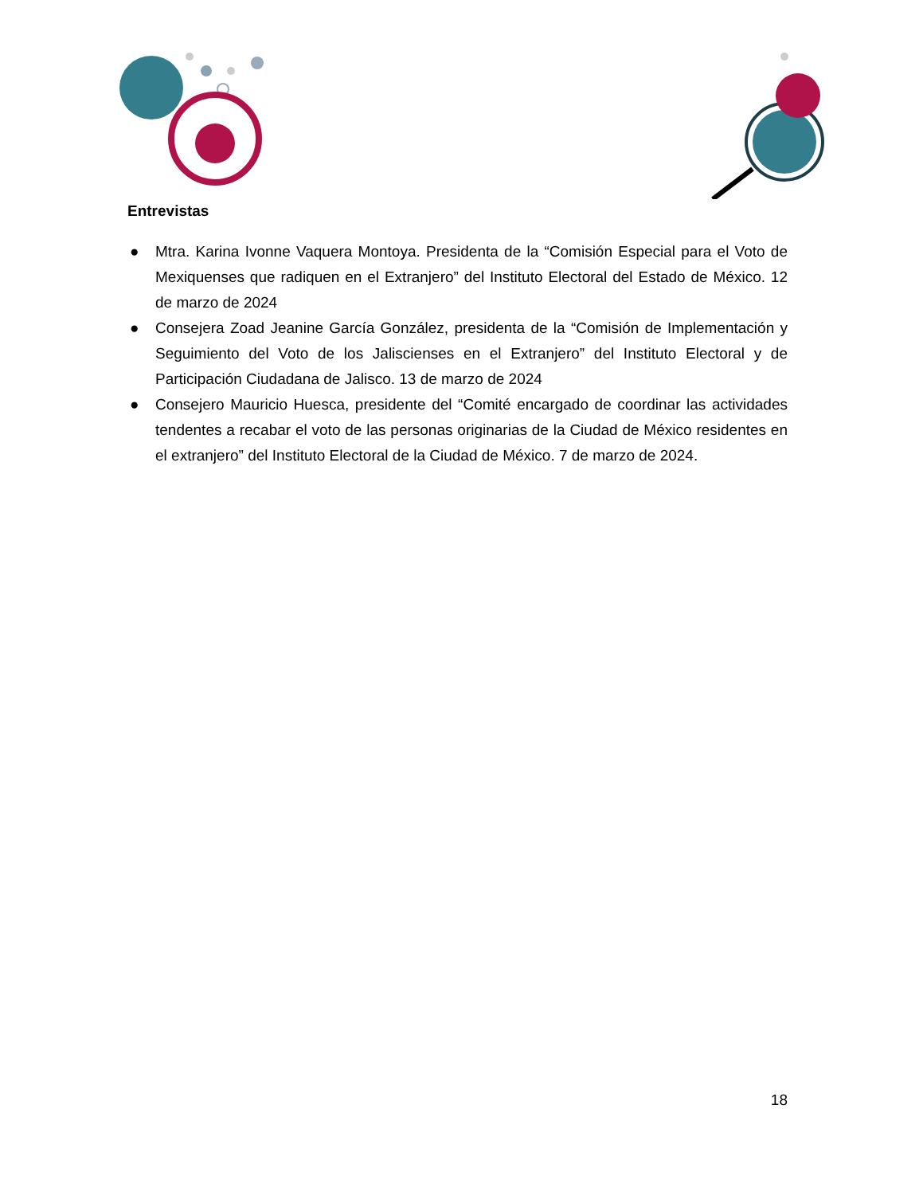Entrevistas
● Mtra. Karina Ivonne Vaquera Montoya. Presidenta de la “Comisión Especial para el Voto de Mexiquenses que radiquen en el Extranjero” del Instituto Electoral del Estado de México. 12 de marzo de 2024
● Consejera Zoad Jeanine García González, presidenta de la “Comisión de Implementación y Seguimiento del Voto de los Jaliscienses en el Extranjero” del Instituto Electoral y de Participación Ciudadana de Jalisco. 13 de marzo de 2024
● Consejero Mauricio Huesca, presidente del “Comité encargado de coordinar las actividades tendentes a recabar el voto de las personas originarias de la Ciudad de México residentes en el extranjero” del Instituto Electoral de la Ciudad de México. 7 de marzo de 2024.
18